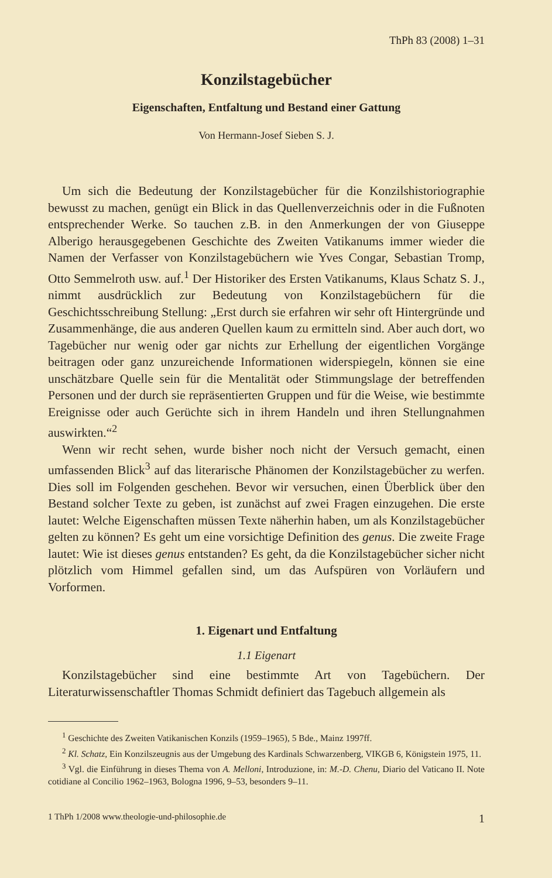ThPh 83 (2008) 1–31
Konzilstagebücher
Eigenschaften, Entfaltung und Bestand einer Gattung
Von Hermann-Josef Sieben S. J.
Um sich die Bedeutung der Konzilstagebücher für die Konzilshistoriographie bewusst zu machen, genügt ein Blick in das Quellenverzeichnis oder in die Fußnoten entsprechender Werke. So tauchen z.B. in den Anmerkungen der von Giuseppe Alberigo herausgegebenen Geschichte des Zweiten Vatikanums immer wieder die Namen der Verfasser von Konzilstagebüchern wie Yves Congar, Sebastian Tromp, Otto Semmelroth usw. auf.<sup>1</sup> Der Historiker des Ersten Vatikanums, Klaus Schatz S. J., nimmt ausdrücklich zur Bedeutung von Konzilstagebüchern für die Geschichtsschreibung Stellung: „Erst durch sie erfahren wir sehr oft Hintergründe und Zusammenhänge, die aus anderen Quellen kaum zu ermitteln sind. Aber auch dort, wo Tagebücher nur wenig oder gar nichts zur Erhellung der eigentlichen Vorgänge beitragen oder ganz unzureichende Informationen widerspiegeln, können sie eine unschätzbare Quelle sein für die Mentalität oder Stimmungslage der betreffenden Personen und der durch sie repräsentierten Gruppen und für die Weise, wie bestimmte Ereignisse oder auch Gerüchte sich in ihrem Handeln und ihren Stellungnahmen auswirkten.“<sup>2</sup>
Wenn wir recht sehen, wurde bisher noch nicht der Versuch gemacht, einen umfassenden Blick<sup>3</sup> auf das literarische Phänomen der Konzilstagebücher zu werfen. Dies soll im Folgenden geschehen. Bevor wir versuchen, einen Überblick über den Bestand solcher Texte zu geben, ist zunächst auf zwei Fragen einzugehen. Die erste lautet: Welche Eigenschaften müssen Texte näherhin haben, um als Konzilstagebücher gelten zu können? Es geht um eine vorsichtige Definition des genus. Die zweite Frage lautet: Wie ist dieses genus entstanden? Es geht, da die Konzilstagebücher sicher nicht plötzlich vom Himmel gefallen sind, um das Aufspüren von Vorläufern und Vorformen.
1. Eigenart und Entfaltung
1.1 Eigenart
Konzilstagebücher sind eine bestimmte Art von Tagebüchern. Der Literaturwissenschaftler Thomas Schmidt definiert das Tagebuch allgemein als
<sup>1</sup> Geschichte des Zweiten Vatikanischen Konzils (1959–1965), 5 Bde., Mainz 1997ff.
<sup>2</sup> Kl. Schatz, Ein Konzilszeugnis aus der Umgebung des Kardinals Schwarzenberg, VIKGB 6, Königstein 1975, 11.
<sup>3</sup> Vgl. die Einführung in dieses Thema von A. Melloni, Introduzione, in: M.-D. Chenu, Diario del Vaticano II. Note cotidiane al Concilio 1962–1963, Bologna 1996, 9–53, besonders 9–11.
1 ThPh 1/2008 www.theologie-und-philosophie.de 1